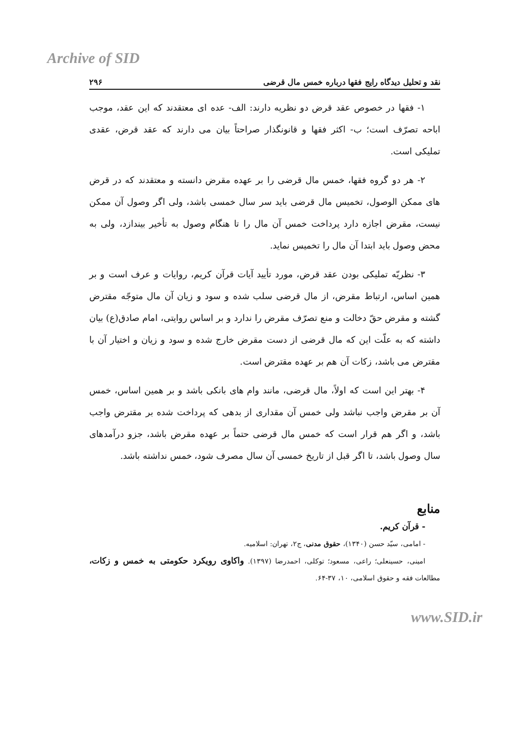Archive of SID
نقد و تحلیل دیدگاه رایج فقها درباره خمس مال قرضی ۲۹۶
۱- فقها در خصوص عقد قرض دو نظریه دارند: الف- عده ای معتقدند که این عقد، موجب اباحه تصرّف است؛ ب- اکثر فقها و قانونگذار صراحتاً بیان می دارند که عقد قرض، عقدی تملیکی است.
۲- هر دو گروه فقها، خمس مال قرضی را بر عهده مقرض دانسته و معتقدند که در قرض های ممکن الوصول، تخمیس مال قرضی باید سر سال خمسی باشد، ولی اگر وصول آن ممکن نیست، مقرض اجازه دارد پرداخت خمس آن مال را تا هنگام وصول به تأخیر بیندازد، ولی به محض وصول باید ابتدا آن مال را تخمیس نماید.
۳- نظریّه تملیکی بودن عقد قرض، مورد تأیید آیات قرآن کریم، روایات و عرف است و بر همین اساس، ارتباط مقرض، از مال قرضی سلب شده و سود و زیان آن مال متوجّه مقترض گشته و مقرض حقّ دخالت و منع تصرّف مقرض را ندارد و بر اساس روایتی، امام صادق(ع) بیان داشته که به علّت این که مال قرضی از دست مقرض خارج شده و سود و زیان و اختیار آن با مقترض می باشد، زکات آن هم بر عهده مقترض است.
۴- بهتر این است که اولاً، مال قرضی، مانند وام های بانکی باشد و بر همین اساس، خمس آن بر مقرض واجب نباشد ولی خمس آن مقداری از بدهی که پرداخت شده بر مقترض واجب باشد، و اگر هم قرار است که خمس مال قرضی حتماً بر عهده مقرض باشد، جزو درآمدهای سال وصول باشد، تا اگر قبل از تاریخ خمسی آن سال مصرف شود، خمس نداشته باشد.
منابع
- قرآن کریم.
- امامی، سیّد حسن (۱۳۴۰)، حقوق مدنی، ج۲، تهران: اسلامیه.
امینی، حسینعلی؛ راعی، مسعود؛ توکلی، احمدرضا (۱۳۹۷). واکاوی رویکرد حکومتی به خمس و زکات، مطالعات فقه و حقوق اسلامی، ۱۰، ۳۷-۶۴.
www.SID.ir